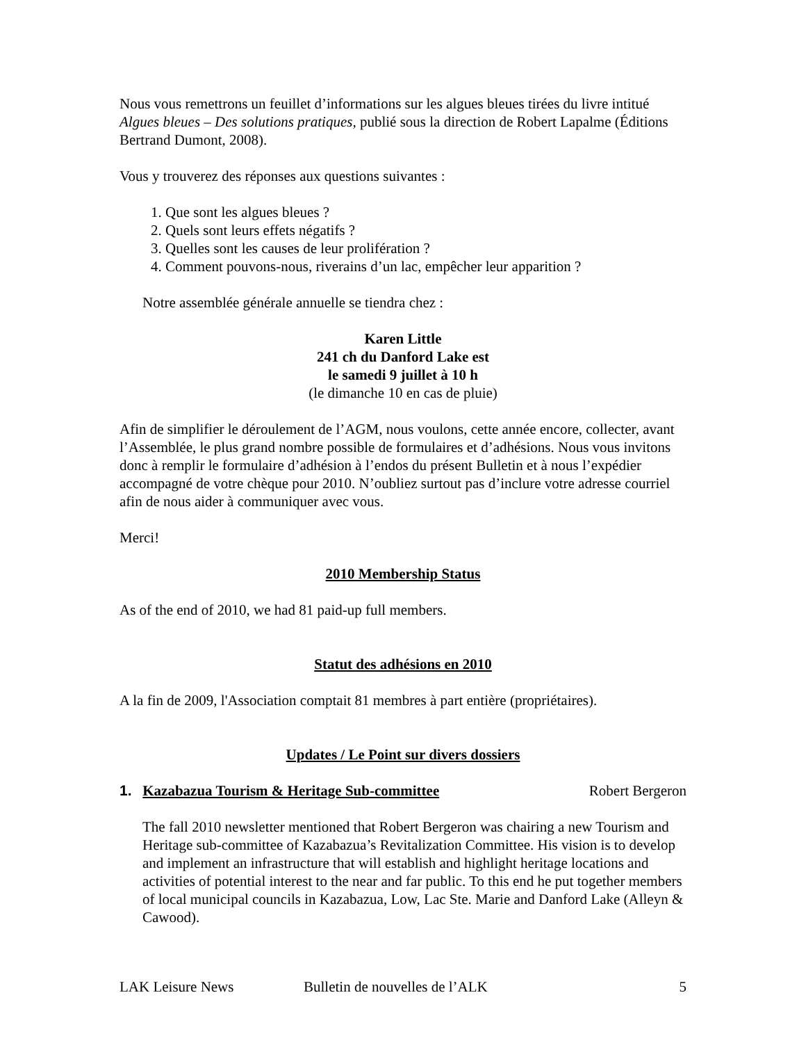Nous vous remettrons un feuillet d’informations sur les algues bleues tirées du livre intitué Algues bleues – Des solutions pratiques, publié sous la direction de Robert Lapalme (Éditions Bertrand Dumont, 2008).
Vous y trouverez des réponses aux questions suivantes :
1. Que sont les algues bleues ?
2. Quels sont leurs effets négatifs ?
3. Quelles sont les causes de leur prolifération ?
4. Comment pouvons-nous, riverains d’un lac, empêcher leur apparition ?
Notre assemblée générale annuelle se tiendra chez :
Karen Little
241 ch du Danford Lake est
le samedi 9 juillet à 10 h
(le dimanche 10 en cas de pluie)
Afin de simplifier le déroulement de l’AGM, nous voulons, cette année encore, collecter, avant l’Assemblée, le plus grand nombre possible de formulaires et d’adhésions. Nous vous invitons donc à remplir le formulaire d’adhésion à l’endos du présent Bulletin et à nous l’expédier accompagné de votre chèque pour 2010. N’oubliez surtout pas d’inclure votre adresse courriel afin de nous aider à communiquer avec vous.
Merci!
2010 Membership Status
As of the end of 2010, we had 81 paid-up full members.
Statut des adhésions en 2010
A la fin de 2009, l'Association comptait 81 membres à part entière (propriétaires).
Updates / Le Point sur divers dossiers
1. Kazabazua Tourism & Heritage Sub-committee Robert Bergeron
The fall 2010 newsletter mentioned that Robert Bergeron was chairing a new Tourism and Heritage sub-committee of Kazabazua’s Revitalization Committee. His vision is to develop and implement an infrastructure that will establish and highlight heritage locations and activities of potential interest to the near and far public. To this end he put together members of local municipal councils in Kazabazua, Low, Lac Ste. Marie and Danford Lake (Alleyn & Cawood).
LAK Leisure News Bulletin de nouvelles de l’ALK 5